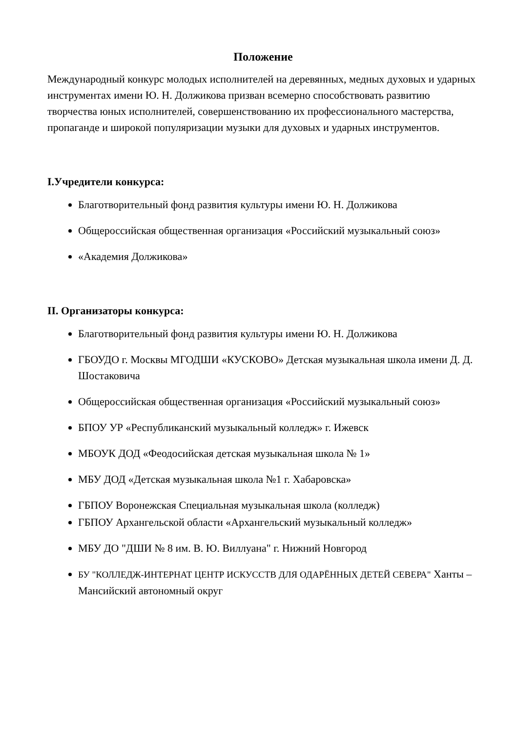Положение
Международный конкурс молодых исполнителей на деревянных, медных духовых и ударных инструментах имени Ю. Н. Должикова призван всемерно способствовать развитию творчества юных исполнителей, совершенствованию их профессионального мастерства, пропаганде и широкой популяризации музыки для духовых и ударных инструментов.
I.Учредители конкурса:
Благотворительный фонд развития культуры имени Ю. Н. Должикова
Общероссийская общественная организация «Российский музыкальный союз»
«Академия Должикова»
II. Организаторы конкурса:
Благотворительный фонд развития культуры имени Ю. Н. Должикова
ГБОУДО г. Москвы МГОДШИ «КУСКОВО» Детская музыкальная школа имени Д. Д. Шостаковича
Общероссийская общественная организация «Российский музыкальный союз»
БПОУ УР «Республиканский музыкальный колледж» г. Ижевск
МБОУК ДОД «Феодосийская детская музыкальная школа № 1»
МБУ ДОД «Детская музыкальная школа №1 г. Хабаровска»
ГБПОУ Воронежская Специальная музыкальная школа (колледж)
ГБПОУ Архангельской области «Архангельский музыкальный колледж»
МБУ ДО "ДШИ № 8 им. В. Ю. Виллуана" г. Нижний Новгород
БУ "КОЛЛЕДЖ-ИНТЕРНАТ ЦЕНТР ИСКУССТВ ДЛЯ ОДАРЁННЫХ ДЕТЕЙ СЕВЕРА" Ханты – Мансийский автономный округ